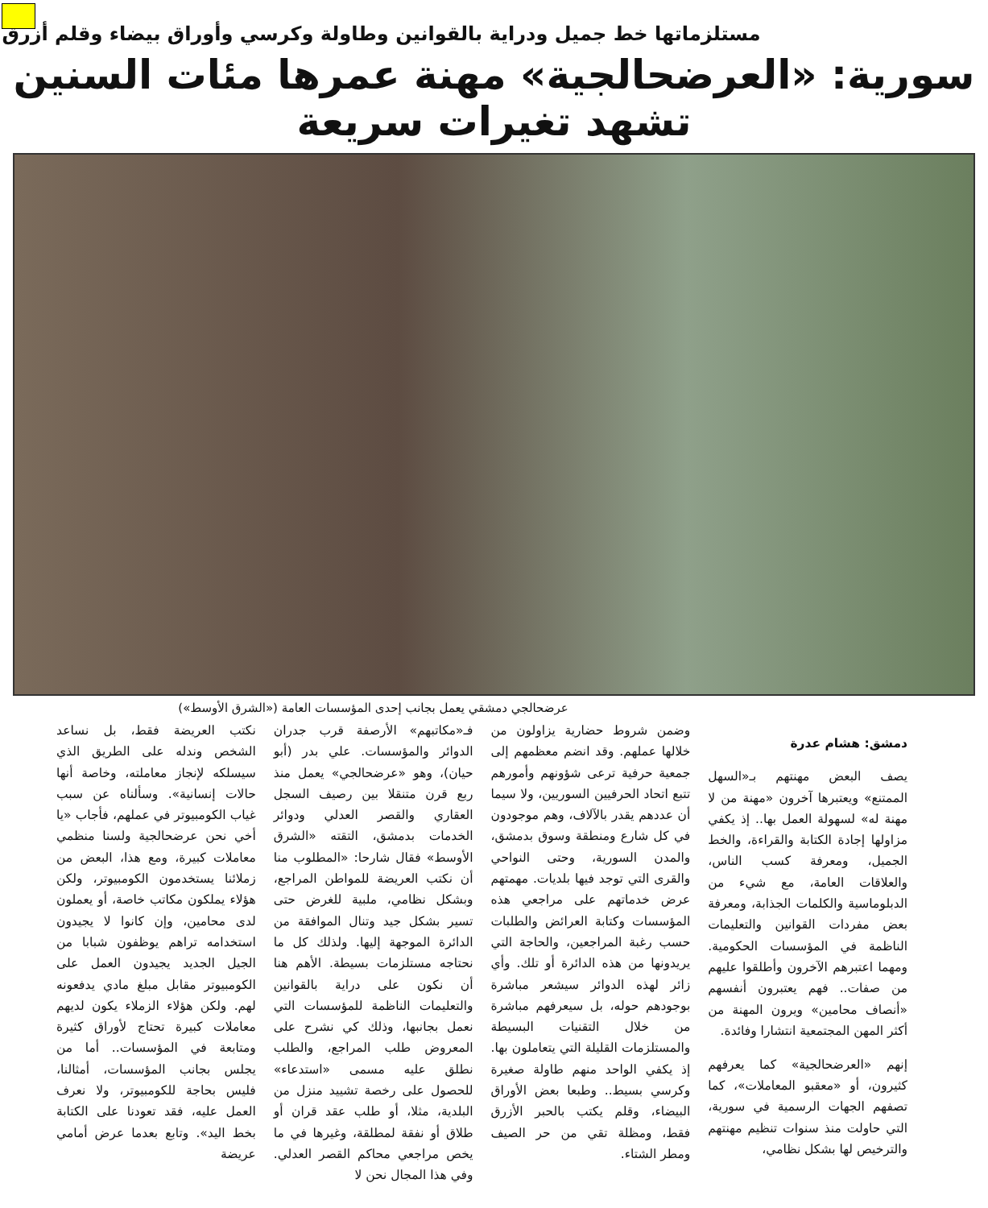مستلزماتها خط جميل ودراية بالقوانين وطاولة وكرسي وأوراق بيضاء وقلم أزرق
سورية: «العرضحالجية» مهنة عمرها مئات السنين تشهد تغيرات سريعة
عرضحالجي دمشقي يعمل بجانب إحدى المؤسسات العامة («الشرق الأوسط»)
دمشق: هشام عدرة
يصف البعض مهنتهم بـ«السهل الممتنع» ويعتبرها آخرون «مهنة من لا مهنة له» لسهولة العمل بها.. إذ يكفي مزاولها إجادة الكتابة والقراءة، والخط الجميل، ومعرفة كسب الناس، والعلاقات العامة، مع شيء من الدبلوماسية والكلمات الجذابة، ومعرفة بعض مفردات القوانين والتعليمات الناظمة في المؤسسات الحكومية. ومهما اعتبرهم الآخرون وأطلقوا عليهم من صفات.. فهم يعتبرون أنفسهم «أنصاف محامين» ويرون المهنة من أكثر المهن المجتمعية انتشارا وفائدة.
إنهم «العرضحالجية» كما يعرفهم كثيرون، أو «معقبو المعاملات»، كما تصفهم الجهات الرسمية في سورية، التي حاولت منذ سنوات تنظيم مهنتهم والترخيص لها بشكل نظامي،
وضمن شروط حضارية يزاولون من خلالها عملهم. وقد انضم معظمهم إلى جمعية حرفية ترعى شؤونهم وأمورهم تتبع اتحاد الحرفيين السوريين، ولا سيما أن عددهم يقدر بالآلاف، وهم موجودون في كل شارع ومنطقة وسوق بدمشق، والمدن السورية، وحتى النواحي والقرى التي توجد فيها بلديات. مهمتهم عرض خدماتهم على مراجعي هذه المؤسسات وكتابة العرائض والطلبات حسب رغبة المراجعين، والحاجة التي يريدونها من هذه الدائرة أو تلك. وأي زائر لهذه الدوائر سيشعر مباشرة بوجودهم حوله، بل سيعرفهم مباشرة من خلال التقنيات البسيطة والمستلزمات القليلة التي يتعاملون بها. إذ يكفي الواحد منهم طاولة صغيرة وكرسي بسيط.. وطبعا بعض الأوراق البيضاء، وقلم يكتب بالحبر الأزرق فقط، ومظلة تقي من حر الصيف ومطر الشتاء.
فـ«مكاتبهم» الأرصفة قرب جدران الدوائر والمؤسسات. علي بدر (أبو حيان)، وهو «عرضحالجي» يعمل منذ ربع قرن متنقلا بين رصيف السجل العقاري والقصر العدلي ودوائر الخدمات بدمشق، التقته «الشرق الأوسط» فقال شارحا: «المطلوب منا أن نكتب العريضة للمواطن المراجع، وبشكل نظامي، ملبية للغرض حتى تسير بشكل جيد وتنال الموافقة من الدائرة الموجهة إليها. ولذلك كل ما نحتاجه مستلزمات بسيطة. الأهم هنا أن نكون على دراية بالقوانين والتعليمات الناظمة للمؤسسات التي نعمل بجانبها، وذلك كي نشرح على المعروض طلب المراجع، والطلب نطلق عليه مسمى «استدعاء» للحصول على رخصة تشييد منزل من البلدية، مثلا، أو طلب عقد قران أو طلاق أو نفقة لمطلقة، وغيرها في ما يخص مراجعي محاكم القصر العدلي. وفي هذا المجال نحن لا
نكتب العريضة فقط، بل نساعد الشخص وندله على الطريق الذي سيسلكه لإنجاز معاملته، وخاصة أنها حالات إنسانية». وسألناه عن سبب غياب الكومبيوتر في عملهم، فأجاب «يا أخي نحن عرضحالجية ولسنا منظمي معاملات كبيرة، ومع هذا، البعض من زملائنا يستخدمون الكومبيوتر، ولكن هؤلاء يملكون مكاتب خاصة، أو يعملون لدى محامين، وإن كانوا لا يجيدون استخدامه تراهم يوظفون شبابا من الجيل الجديد يجيدون العمل على الكومبيوتر مقابل مبلغ مادي يدفعونه لهم. ولكن هؤلاء الزملاء يكون لديهم معاملات كبيرة تحتاج لأوراق كثيرة ومتابعة في المؤسسات.. أما من يجلس بجانب المؤسسات، أمثالنا، فليس بحاجة للكومبيوتر، ولا نعرف العمل عليه، فقد تعودنا على الكتابة بخط اليد». وتابع بعدما عرض أمامي عريضة